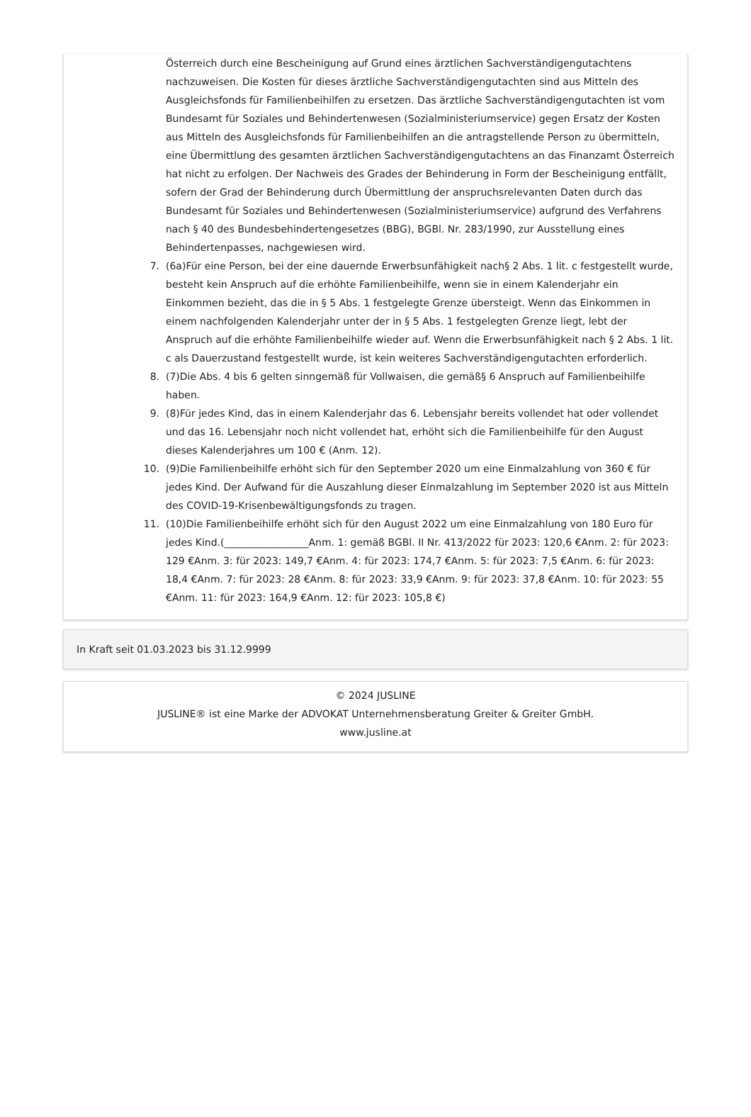Österreich durch eine Bescheinigung auf Grund eines ärztlichen Sachverständigengutachtens nachzuweisen. Die Kosten für dieses ärztliche Sachverständigengutachten sind aus Mitteln des Ausgleichsfonds für Familienbeihilfen zu ersetzen. Das ärztliche Sachverständigengutachten ist vom Bundesamt für Soziales und Behindertenwesen (Sozialministeriumservice) gegen Ersatz der Kosten aus Mitteln des Ausgleichsfonds für Familienbeihilfen an die antragstellende Person zu übermitteln, eine Übermittlung des gesamten ärztlichen Sachverständigengutachtens an das Finanzamt Österreich hat nicht zu erfolgen. Der Nachweis des Grades der Behinderung in Form der Bescheinigung entfällt, sofern der Grad der Behinderung durch Übermittlung der anspruchsrelevanten Daten durch das Bundesamt für Soziales und Behindertenwesen (Sozialministeriumservice) aufgrund des Verfahrens nach § 40 des Bundesbehindertengesetzes (BBG), BGBl. Nr. 283/1990, zur Ausstellung eines Behindertenpasses, nachgewiesen wird.
7. (6a)Für eine Person, bei der eine dauernde Erwerbsunfähigkeit nach§ 2 Abs. 1 lit. c festgestellt wurde, besteht kein Anspruch auf die erhöhte Familienbeihilfe, wenn sie in einem Kalenderjahr ein Einkommen bezieht, das die in § 5 Abs. 1 festgelegte Grenze übersteigt. Wenn das Einkommen in einem nachfolgenden Kalenderjahr unter der in § 5 Abs. 1 festgelegten Grenze liegt, lebt der Anspruch auf die erhöhte Familienbeihilfe wieder auf. Wenn die Erwerbsunfähigkeit nach § 2 Abs. 1 lit. c als Dauerzustand festgestellt wurde, ist kein weiteres Sachverständigengutachten erforderlich.
8. (7)Die Abs. 4 bis 6 gelten sinngemäß für Vollwaisen, die gemäß§ 6 Anspruch auf Familienbeihilfe haben.
9. (8)Für jedes Kind, das in einem Kalenderjahr das 6. Lebensjahr bereits vollendet hat oder vollendet und das 16. Lebensjahr noch nicht vollendet hat, erhöht sich die Familienbeihilfe für den August dieses Kalenderjahres um 100 € (Anm. 12).
10. (9)Die Familienbeihilfe erhöht sich für den September 2020 um eine Einmalzahlung von 360 € für jedes Kind. Der Aufwand für die Auszahlung dieser Einmalzahlung im September 2020 ist aus Mitteln des COVID-19-Krisenbewältigungsfonds zu tragen.
11. (10)Die Familienbeihilfe erhöht sich für den August 2022 um eine Einmalzahlung von 180 Euro für jedes Kind.(_________________Anm. 1: gemäß BGBl. II Nr. 413/2022 für 2023: 120,6 €Anm. 2: für 2023: 129 €Anm. 3: für 2023: 149,7 €Anm. 4: für 2023: 174,7 €Anm. 5: für 2023: 7,5 €Anm. 6: für 2023: 18,4 €Anm. 7: für 2023: 28 €Anm. 8: für 2023: 33,9 €Anm. 9: für 2023: 37,8 €Anm. 10: für 2023: 55 €Anm. 11: für 2023: 164,9 €Anm. 12: für 2023: 105,8 €)
In Kraft seit 01.03.2023 bis 31.12.9999
© 2024 JUSLINE
JUSLINE® ist eine Marke der ADVOKAT Unternehmensberatung Greiter & Greiter GmbH.
www.jusline.at